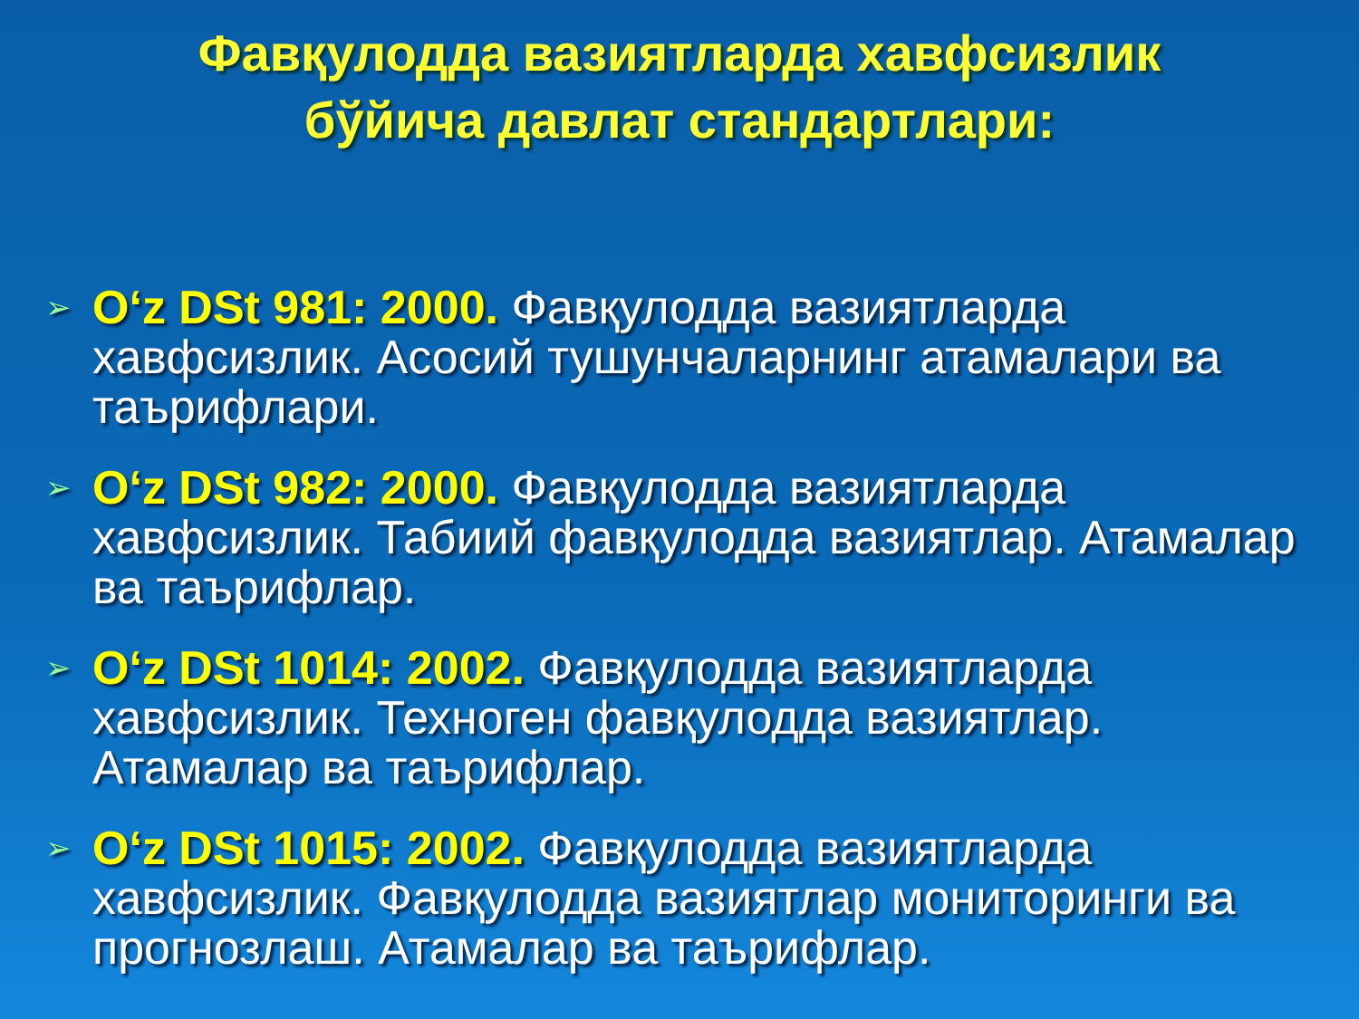Фавқулодда вазиятларда хавфсизлик
бўйича давлат стандартлари:
➢ O‘z DSt 981: 2000. Фавқулодда вазиятларда хавфсизлик. Асосий тушунчаларнинг атамалари ва таърифлари.
➢ O‘z DSt 982: 2000. Фавқулодда вазиятларда хавфсизлик. Табиий фавқулодда вазиятлар. Атамалар ва таърифлар.
➢ O‘z DSt 1014: 2002. Фавқулодда вазиятларда хавфсизлик. Техноген фавқулодда вазиятлар. Атамалар ва таърифлар.
➢ O‘z DSt 1015: 2002. Фавқулодда вазиятларда хавфсизлик. Фавқулодда вазиятлар мониторинги ва прогнозлаш. Атамалар ва таърифлар.